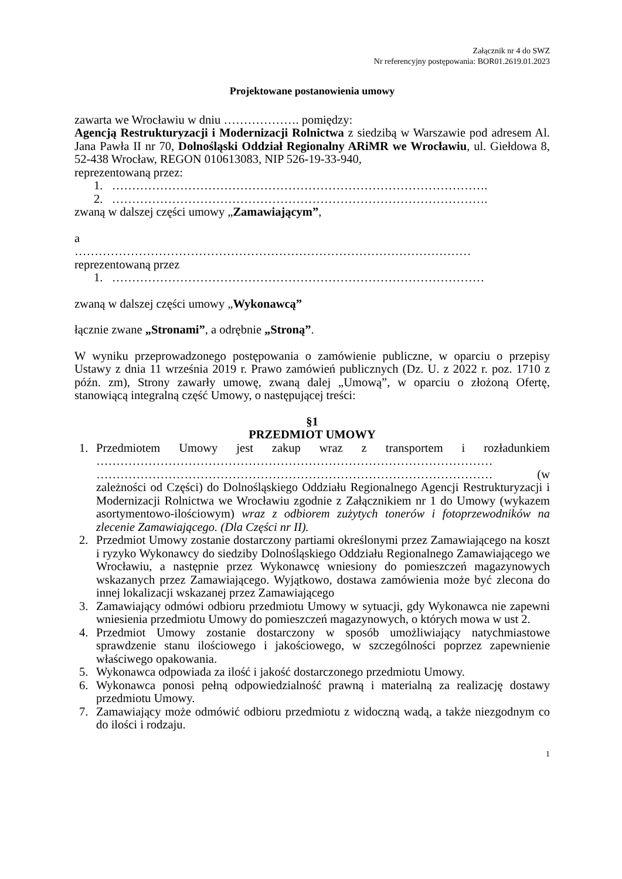Załącznik nr 4 do SWZ
Nr referencyjny postępowania: BOR01.2619.01.2023
Projektowane postanowienia umowy
zawarta we Wrocławiu w dniu ………………. pomiędzy:
Agencją Restrukturyzacji i Modernizacji Rolnictwa z siedzibą w Warszawie pod adresem Al. Jana Pawła II nr 70, Dolnośląski Oddział Regionalny ARiMR we Wrocławiu, ul. Giełdowa 8, 52-438 Wrocław, REGON 010613083, NIP 526-19-33-940,
reprezentowaną przez:
1. ………………………………………………………………………………….
2. ………………………………………………………………………………….
zwaną w dalszej części umowy „Zamawiającym”,
a
………………………………………………………………………………………
reprezentowaną przez
1. …………………………………………………………………………………
zwaną w dalszej części umowy „Wykonawcą”
łącznie zwane „Stronami”, a odrębnie „Stroną”.
W wyniku przeprowadzonego postępowania o zamówienie publiczne, w oparciu o przepisy Ustawy z dnia 11 września 2019 r. Prawo zamówień publicznych (Dz. U. z 2022 r. poz. 1710 z późn. zm), Strony zawarły umowę, zwaną dalej „Umową”, w oparciu o złożoną Ofertę, stanowiącą integralną część Umowy, o następującej treści:
§1
PRZEDMIOT UMOWY
1. Przedmiotem Umowy jest zakup wraz z transportem i rozładunkiem ……………………………………………………………………………………… ……………………………………………………………………………………… (w zależności od Części) do Dolnośląskiego Oddziału Regionalnego Agencji Restrukturyzacji i Modernizacji Rolnictwa we Wrocławiu zgodnie z Załącznikiem nr 1 do Umowy (wykazem asortymentowo-ilościowym) wraz z odbiorem zużytych tonerów i fotoprzewodników na zlecenie Zamawiającego. (Dla Części nr II).
2. Przedmiot Umowy zostanie dostarczony partiami określonymi przez Zamawiającego na koszt i ryzyko Wykonawcy do siedziby Dolnośląskiego Oddziału Regionalnego Zamawiającego we Wrocławiu, a następnie przez Wykonawcę wniesiony do pomieszczeń magazynowych wskazanych przez Zamawiającego. Wyjątkowo, dostawa zamówienia może być zlecona do innej lokalizacji wskazanej przez Zamawiającego
3. Zamawiający odmówi odbioru przedmiotu Umowy w sytuacji, gdy Wykonawca nie zapewni wniesienia przedmiotu Umowy do pomieszczeń magazynowych, o których mowa w ust 2.
4. Przedmiot Umowy zostanie dostarczony w sposób umożliwiający natychmiastowe sprawdzenie stanu ilościowego i jakościowego, w szczególności poprzez zapewnienie właściwego opakowania.
5. Wykonawca odpowiada za ilość i jakość dostarczonego przedmiotu Umowy.
6. Wykonawca ponosi pełną odpowiedzialność prawną i materialną za realizację dostawy przedmiotu Umowy.
7. Zamawiający może odmówić odbioru przedmiotu z widoczną wadą, a także niezgodnym co do ilości i rodzaju.
1